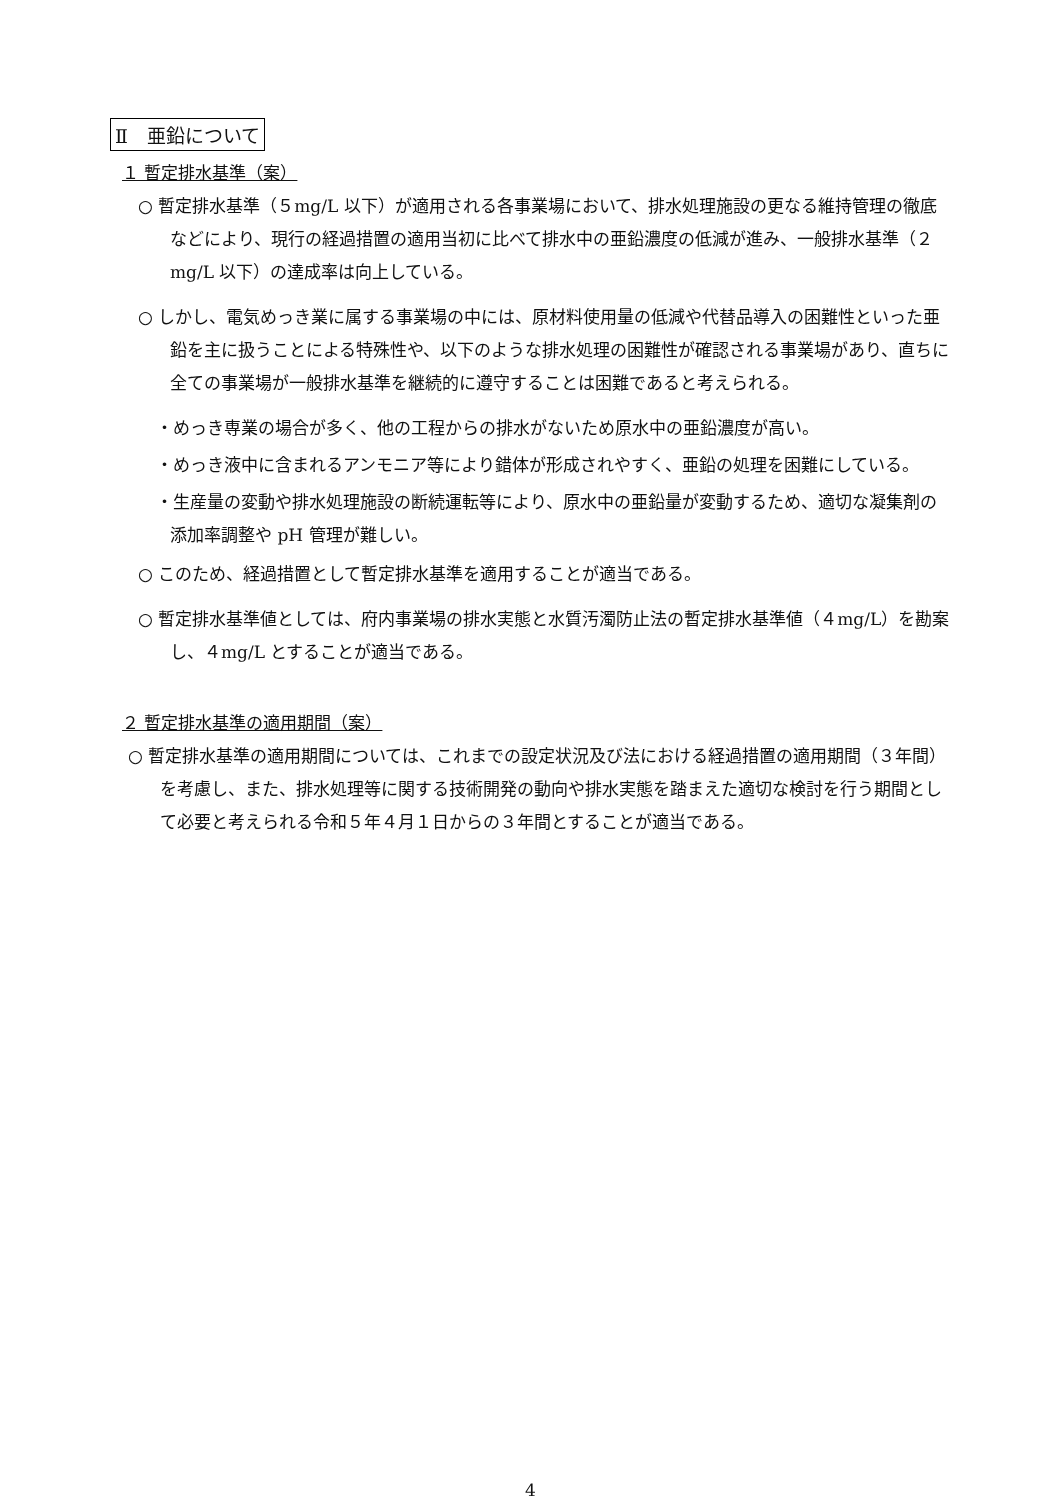Ⅱ　亜鉛について
１ 暫定排水基準（案）
○ 暫定排水基準（５mg/L 以下）が適用される各事業場において、排水処理施設の更なる維持管理の徹底などにより、現行の経過措置の適用当初に比べて排水中の亜鉛濃度の低減が進み、一般排水基準（２mg/L 以下）の達成率は向上している。
○ しかし、電気めっき業に属する事業場の中には、原材料使用量の低減や代替品導入の困難性といった亜鉛を主に扱うことによる特殊性や、以下のような排水処理の困難性が確認される事業場があり、直ちに全ての事業場が一般排水基準を継続的に遵守することは困難であると考えられる。
・めっき専業の場合が多く、他の工程からの排水がないため原水中の亜鉛濃度が高い。
・めっき液中に含まれるアンモニア等により錯体が形成されやすく、亜鉛の処理を困難にしている。
・生産量の変動や排水処理施設の断続運転等により、原水中の亜鉛量が変動するため、適切な凝集剤の添加率調整や pH 管理が難しい。
○ このため、経過措置として暫定排水基準を適用することが適当である。
○ 暫定排水基準値としては、府内事業場の排水実態と水質汚濁防止法の暫定排水基準値（４mg/L）を勘案し、４mg/L とすることが適当である。
２ 暫定排水基準の適用期間（案）
○ 暫定排水基準の適用期間については、これまでの設定状況及び法における経過措置の適用期間（３年間）を考慮し、また、排水処理等に関する技術開発の動向や排水実態を踏まえた適切な検討を行う期間として必要と考えられる令和５年４月１日からの３年間とすることが適当である。
4